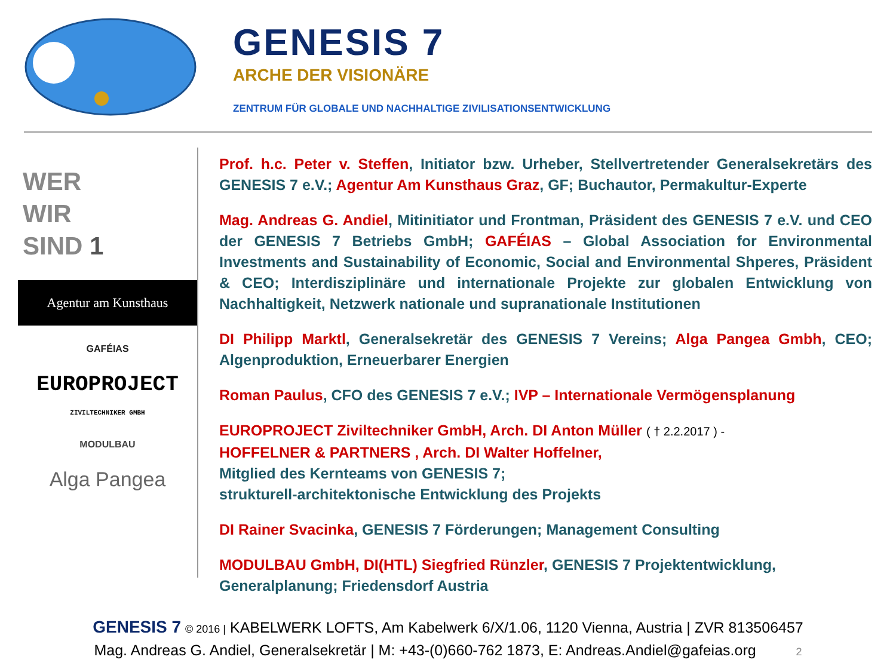GENESIS 7
ARCHE DER VISIONÄRE
ZENTRUM FÜR GLOBALE UND NACHHALTIGE ZIVILISATIONSENTWICKLUNG
WER
WIR
SIND 1
Agentur am Kunsthaus
GAFÉIAS
EUROPROJECT
ZIVILTECHNIKER GMBH
MODULBAU
Alga Pangea
Prof. h.c. Peter v. Steffen, Initiator bzw. Urheber, Stellvertretender Generalsekretärs des GENESIS 7 e.V.; Agentur Am Kunsthaus Graz, GF; Buchautor, Permakultur-Experte
Mag. Andreas G. Andiel, Mitinitiator und Frontman, Präsident des GENESIS 7 e.V. und CEO der GENESIS 7 Betriebs GmbH; GAFÉIAS – Global Association for Environmental Investments and Sustainability of Economic, Social and Environmental Shperes, Präsident & CEO; Interdisziplinäre und internationale Projekte zur globalen Entwicklung von Nachhaltigkeit, Netzwerk nationale und supranationale Institutionen
DI Philipp Marktl, Generalsekretär des GENESIS 7 Vereins; Alga Pangea Gmbh, CEO; Algenproduktion, Erneuerbarer Energien
Roman Paulus, CFO des GENESIS 7 e.V.; IVP – Internationale Vermögensplanung
EUROPROJECT Ziviltechniker GmbH, Arch. DI Anton Müller ( † 2.2.2017 ) -
HOFFELNER & PARTNERS , Arch. DI Walter Hoffelner,
Mitglied des Kernteams von GENESIS 7;
strukturell-architektonische Entwicklung des Projekts
DI Rainer Svacinka, GENESIS 7 Förderungen; Management Consulting
MODULBAU GmbH, DI(HTL) Siegfried Rünzler, GENESIS 7 Projektentwicklung, Generalplanung; Friedensdorf Austria
GENESIS 7 © 2016 | KABELWERK LOFTS, Am Kabelwerk 6/X/1.06, 1120 Vienna, Austria | ZVR 813506457
Mag. Andreas G. Andiel, Generalsekretär | M: +43-(0)660-762 1873, E: Andreas.Andiel@gafeias.org 2